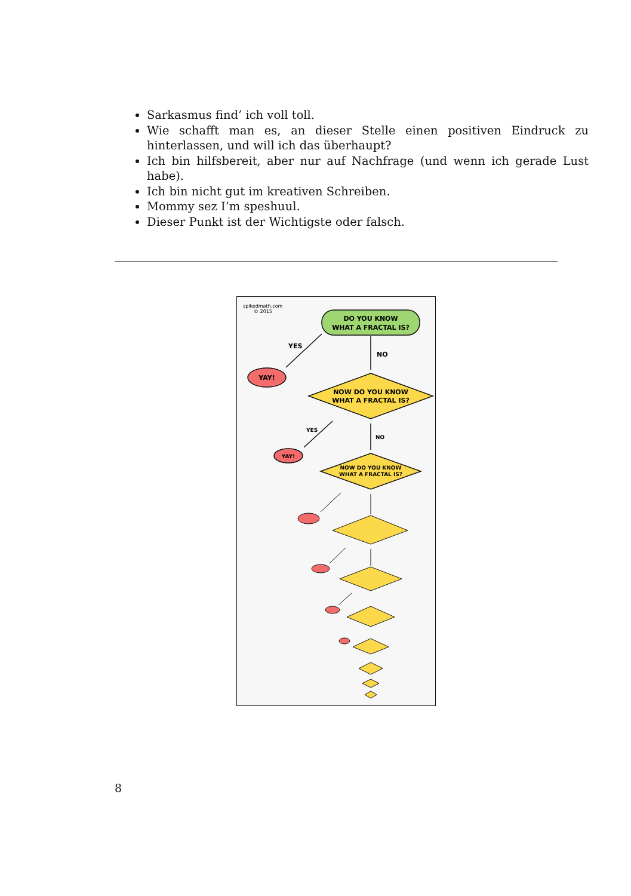Sarkasmus find’ ich voll toll.
Wie schafft man es, an dieser Stelle einen positiven Eindruck zu hinterlassen, und will ich das überhaupt?
Ich bin hilfsbereit, aber nur auf Nachfrage (und wenn ich gerade Lust habe).
Ich bin nicht gut im kreativen Schreiben.
Mommy sez I’m speshuul.
Dieser Punkt ist der Wichtigste oder falsch.
spikedmath.com
© 2015
DO YOU KNOW
WHAT A FRACTAL IS?
YES
NO
YAY!
NOW DO YOU KNOW
WHAT A FRACTAL IS?
YES
NO
YAY!
NOW DO YOU KNOW
WHAT A FRACTAL IS?
8